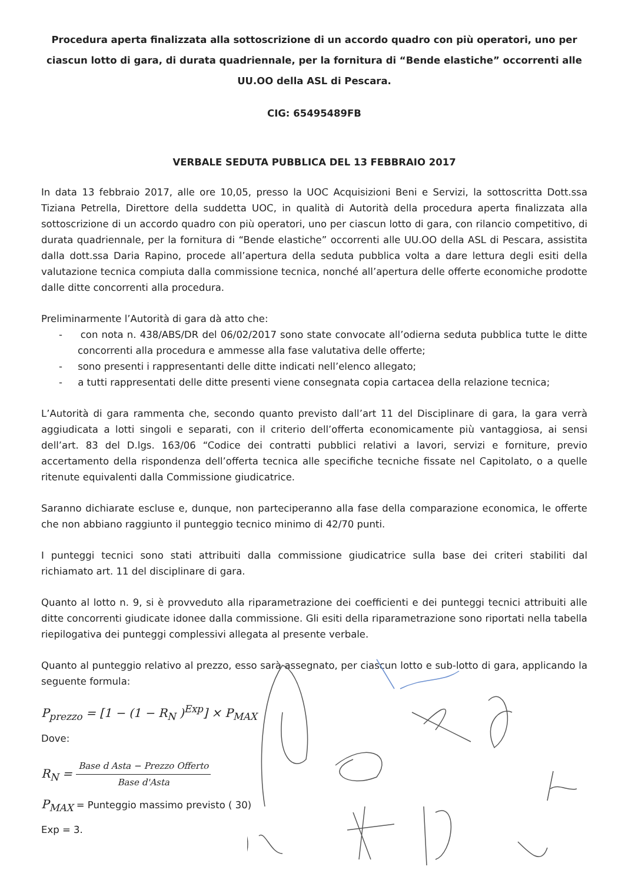Procedura aperta finalizzata alla sottoscrizione di un accordo quadro con più operatori, uno per ciascun lotto di gara, di durata quadriennale, per la fornitura di “Bende elastiche” occorrenti alle UU.OO della ASL di Pescara.
CIG: 65495489FB
VERBALE SEDUTA PUBBLICA DEL 13 FEBBRAIO 2017
In data 13 febbraio 2017, alle ore 10,05, presso la UOC Acquisizioni Beni e Servizi, la sottoscritta Dott.ssa Tiziana Petrella, Direttore della suddetta UOC, in qualità di Autorità della procedura aperta finalizzata alla sottoscrizione di un accordo quadro con più operatori, uno per ciascun lotto di gara, con rilancio competitivo, di durata quadriennale, per la fornitura di “Bende elastiche” occorrenti alle UU.OO della ASL di Pescara, assistita dalla dott.ssa Daria Rapino, procede all’apertura della seduta pubblica volta a dare lettura degli esiti della valutazione tecnica compiuta dalla commissione tecnica, nonché all’apertura delle offerte economiche prodotte dalle ditte concorrenti alla procedura.
Preliminarmente l’Autorità di gara dà atto che:
- con nota n. 438/ABS/DR del 06/02/2017 sono state convocate all’odierna seduta pubblica tutte le ditte concorrenti alla procedura e ammesse alla fase valutativa delle offerte;
- sono presenti i rappresentanti delle ditte indicati nell’elenco allegato;
- a tutti rappresentati delle ditte presenti viene consegnata copia cartacea della relazione tecnica;
L’Autorità di gara rammenta che, secondo quanto previsto dall’art 11 del Disciplinare di gara, la gara verrà aggiudicata a lotti singoli e separati, con il criterio dell’offerta economicamente più vantaggiosa, ai sensi dell’art. 83 del D.lgs. 163/06 “Codice dei contratti pubblici relativi a lavori, servizi e forniture, previo accertamento della rispondenza dell’offerta tecnica alle specifiche tecniche fissate nel Capitolato, o a quelle ritenute equivalenti dalla Commissione giudicatrice.
Saranno dichiarate escluse e, dunque, non parteciperanno alla fase della comparazione economica, le offerte che non abbiano raggiunto il punteggio tecnico minimo di 42/70 punti.
I punteggi tecnici sono stati attribuiti dalla commissione giudicatrice sulla base dei criteri stabiliti dal richiamato art. 11 del disciplinare di gara.
Quanto al lotto n. 9, si è provveduto alla riparametrazione dei coefficienti e dei punteggi tecnici attribuiti alle ditte concorrenti giudicate idonee dalla commissione. Gli esiti della riparametrazione sono riportati nella tabella riepilogativa dei punteggi complessivi allegata al presente verbale.
Quanto al punteggio relativo al prezzo, esso sarà assegnato, per ciascun lotto e sub-lotto di gara, applicando la seguente formula:
P<sub>prezzo</sub> = [1 − (1 − R<sub>N</sub> )<sup>Exp</sup>] × P<sub>MAX</sub>
Dove:
R<sub>N</sub> = Base d Asta − Prezzo Offerto Base d'Asta
P<sub>MAX</sub> = Punteggio massimo previsto ( 30)
Exp = 3.